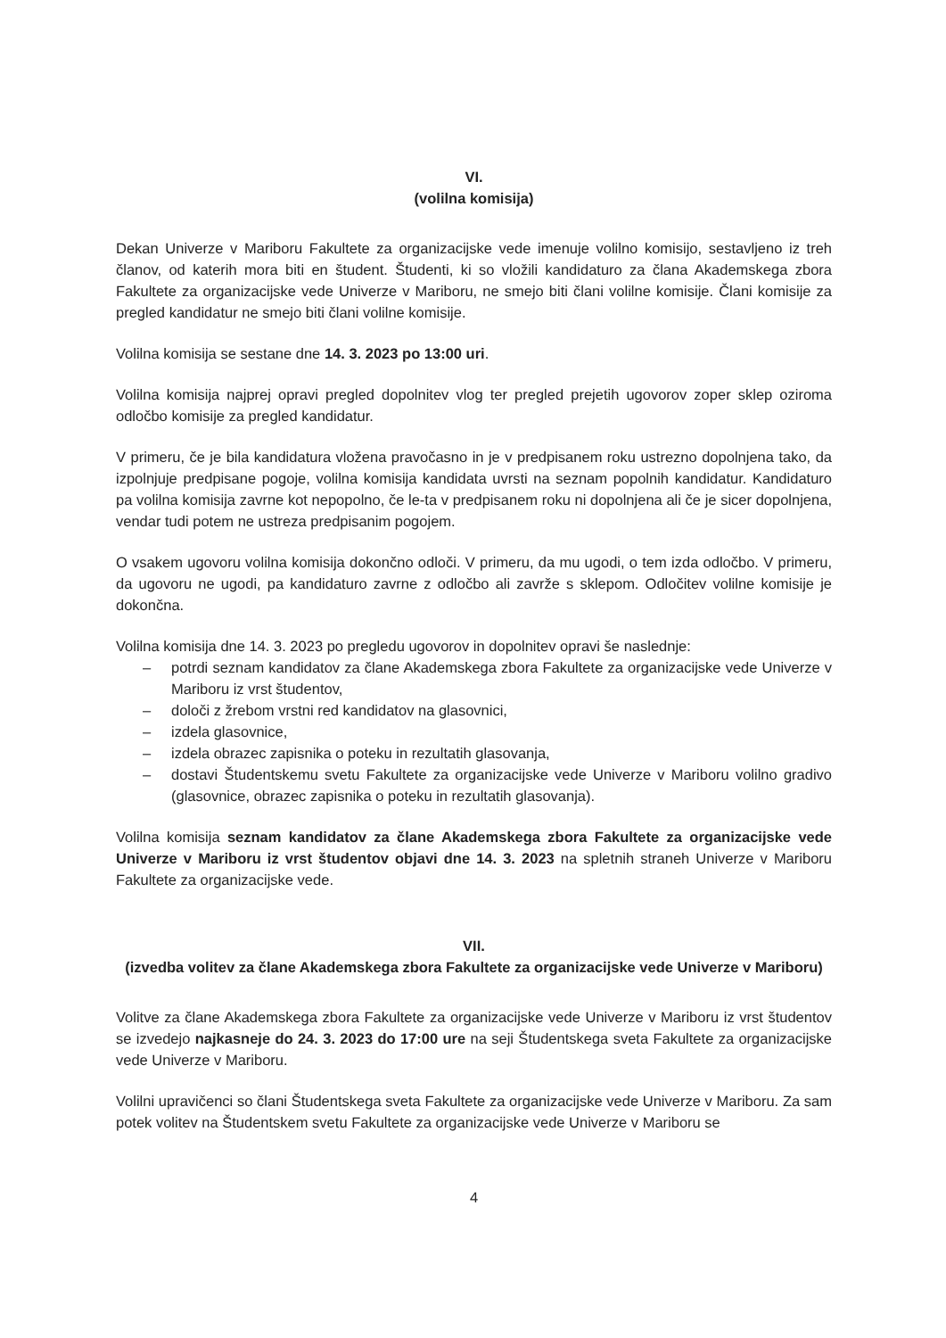VI.
(volilna komisija)
Dekan Univerze v Mariboru Fakultete za organizacijske vede imenuje volilno komisijo, sestavljeno iz treh članov, od katerih mora biti en študent. Študenti, ki so vložili kandidaturo za člana Akademskega zbora Fakultete za organizacijske vede Univerze v Mariboru, ne smejo biti člani volilne komisije. Člani komisije za pregled kandidatur ne smejo biti člani volilne komisije.
Volilna komisija se sestane dne 14. 3. 2023 po 13:00 uri.
Volilna komisija najprej opravi pregled dopolnitev vlog ter pregled prejetih ugovorov zoper sklep oziroma odločbo komisije za pregled kandidatur.
V primeru, če je bila kandidatura vložena pravočasno in je v predpisanem roku ustrezno dopolnjena tako, da izpolnjuje predpisane pogoje, volilna komisija kandidata uvrsti na seznam popolnih kandidatur. Kandidaturo pa volilna komisija zavrne kot nepopolno, če le-ta v predpisanem roku ni dopolnjena ali če je sicer dopolnjena, vendar tudi potem ne ustreza predpisanim pogojem.
O vsakem ugovoru volilna komisija dokončno odloči. V primeru, da mu ugodi, o tem izda odločbo. V primeru, da ugovoru ne ugodi, pa kandidaturo zavrne z odločbo ali zavrže s sklepom. Odločitev volilne komisije je dokončna.
Volilna komisija dne 14. 3. 2023 po pregledu ugovorov in dopolnitev opravi še naslednje:
– potrdi seznam kandidatov za člane Akademskega zbora Fakultete za organizacijske vede Univerze v Mariboru iz vrst študentov,
– določi z žrebom vrstni red kandidatov na glasovnici,
– izdela glasovnice,
– izdela obrazec zapisnika o poteku in rezultatih glasovanja,
– dostavi Študentskemu svetu Fakultete za organizacijske vede Univerze v Mariboru volilno gradivo (glasovnice, obrazec zapisnika o poteku in rezultatih glasovanja).
Volilna komisija seznam kandidatov za člane Akademskega zbora Fakultete za organizacijske vede Univerze v Mariboru iz vrst študentov objavi dne 14. 3. 2023 na spletnih straneh Univerze v Mariboru Fakultete za organizacijske vede.
VII.
(izvedba volitev za člane Akademskega zbora Fakultete za organizacijske vede Univerze v Mariboru)
Volitve za člane Akademskega zbora Fakultete za organizacijske vede Univerze v Mariboru iz vrst študentov se izvedejo najkasneje do 24. 3. 2023 do 17:00 ure na seji Študentskega sveta Fakultete za organizacijske vede Univerze v Mariboru.
Volilni upravičenci so člani Študentskega sveta Fakultete za organizacijske vede Univerze v Mariboru. Za sam potek volitev na Študentskem svetu Fakultete za organizacijske vede Univerze v Mariboru se
4